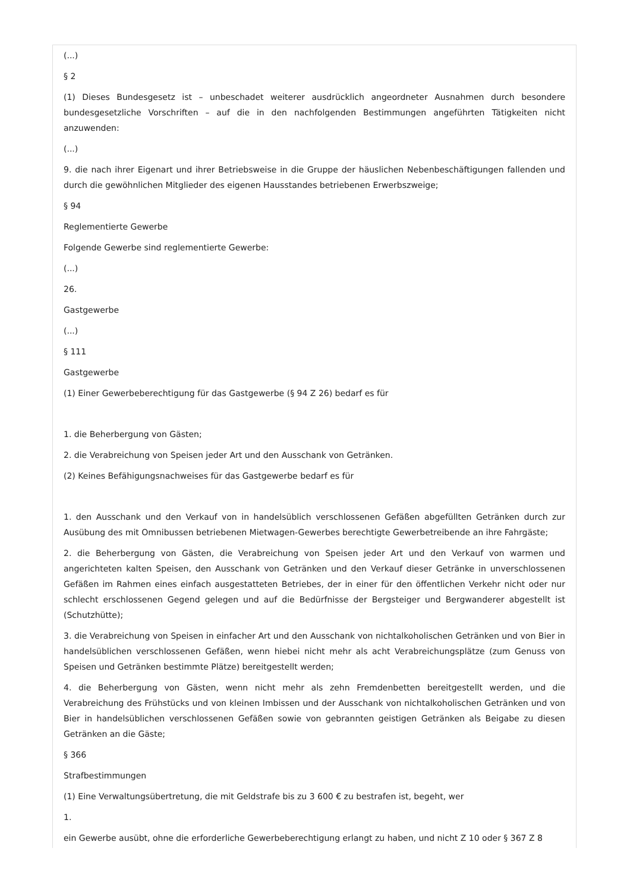(...)
§ 2
(1) Dieses Bundesgesetz ist – unbeschadet weiterer ausdrücklich angeordneter Ausnahmen durch besondere bundesgesetzliche Vorschriften – auf die in den nachfolgenden Bestimmungen angeführten Tätigkeiten nicht anzuwenden:
(...)
9. die nach ihrer Eigenart und ihrer Betriebsweise in die Gruppe der häuslichen Nebenbeschäftigungen fallenden und durch die gewöhnlichen Mitglieder des eigenen Hausstandes betriebenen Erwerbszweige;
§ 94
Reglementierte Gewerbe
Folgende Gewerbe sind reglementierte Gewerbe:
(...)
26.
Gastgewerbe
(...)
§ 111
Gastgewerbe
(1) Einer Gewerbeberechtigung für das Gastgewerbe (§ 94 Z 26) bedarf es für
1. die Beherbergung von Gästen;
2. die Verabreichung von Speisen jeder Art und den Ausschank von Getränken.
(2) Keines Befähigungsnachweises für das Gastgewerbe bedarf es für
1. den Ausschank und den Verkauf von in handelsüblich verschlossenen Gefäßen abgefüllten Getränken durch zur Ausübung des mit Omnibussen betriebenen Mietwagen-Gewerbes berechtigte Gewerbetreibende an ihre Fahrgäste;
2. die Beherbergung von Gästen, die Verabreichung von Speisen jeder Art und den Verkauf von warmen und angerichteten kalten Speisen, den Ausschank von Getränken und den Verkauf dieser Getränke in unverschlossenen Gefäßen im Rahmen eines einfach ausgestatteten Betriebes, der in einer für den öffentlichen Verkehr nicht oder nur schlecht erschlossenen Gegend gelegen und auf die Bedürfnisse der Bergsteiger und Bergwanderer abgestellt ist (Schutzhütte);
3. die Verabreichung von Speisen in einfacher Art und den Ausschank von nichtalkoholischen Getränken und von Bier in handelsüblichen verschlossenen Gefäßen, wenn hiebei nicht mehr als acht Verabreichungsplätze (zum Genuss von Speisen und Getränken bestimmte Plätze) bereitgestellt werden;
4. die Beherbergung von Gästen, wenn nicht mehr als zehn Fremdenbetten bereitgestellt werden, und die Verabreichung des Frühstücks und von kleinen Imbissen und der Ausschank von nichtalkoholischen Getränken und von Bier in handelsüblichen verschlossenen Gefäßen sowie von gebrannten geistigen Getränken als Beigabe zu diesen Getränken an die Gäste;
§ 366
Strafbestimmungen
(1) Eine Verwaltungsübertretung, die mit Geldstrafe bis zu 3 600 € zu bestrafen ist, begeht, wer
1.
ein Gewerbe ausübt, ohne die erforderliche Gewerbeberechtigung erlangt zu haben, und nicht Z 10 oder § 367 Z 8